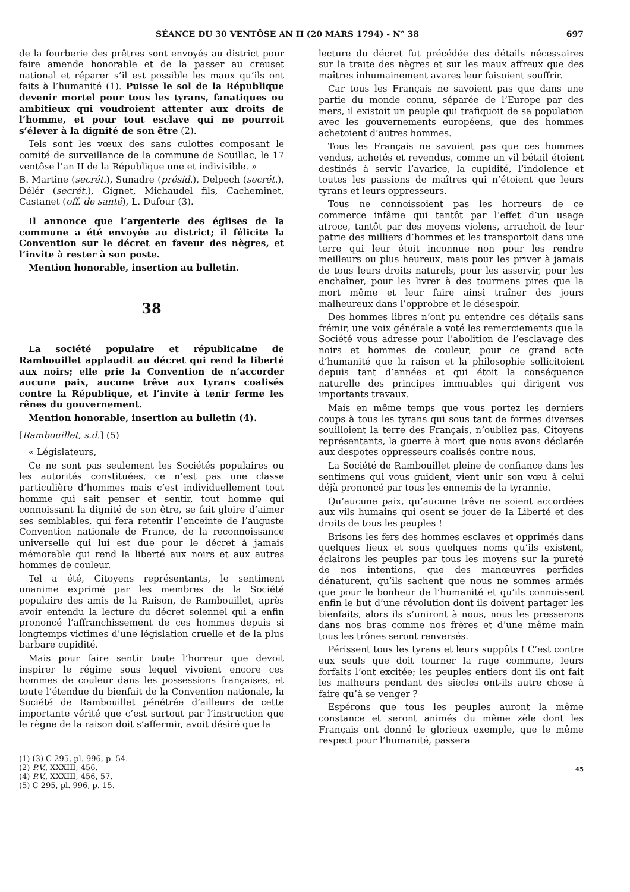SÉANCE DU 30 VENTÔSE AN II (20 MARS 1794) - N° 38 697
de la fourberie des prêtres sont envoyés au district pour faire amende honorable et de la passer au creuset national et réparer s’il est possible les maux qu’ils ont faits à l’humanité (1). Puisse le sol de la République devenir mortel pour tous les tyrans, fanatiques ou ambitieux qui voudroient attenter aux droits de l’homme, et pour tout esclave qui ne pourroit s’élever à la dignité de son être (2).
Tels sont les vœux des sans culottes composant le comité de surveillance de la commune de Souillac, le 17 ventôse l’an II de la République une et indivisible. »
B. Martine (secrét.), Sunadre (présid.), Delpech (secrét.), Délér (secrét.), Gignet, Michaudel fils, Cacheminet, Castanet (off. de santé), L. Dufour (3).
Il annonce que l’argenterie des églises de la commune a été envoyée au district; il félicite la Convention sur le décret en faveur des nègres, et l’invite à rester à son poste.
Mention honorable, insertion au bulletin.
38
La société populaire et républicaine de Rambouillet applaudit au décret qui rend la liberté aux noirs; elle prie la Convention de n’accorder aucune paix, aucune trêve aux tyrans coalisés contre la République, et l’invite à tenir ferme les rênes du gouvernement.
Mention honorable, insertion au bulletin (4).
[Rambouillet, s.d.] (5)
« Législateurs,
Ce ne sont pas seulement les Sociétés populaires ou les autorités constituées, ce n’est pas une classe particulière d’hommes mais c’est individuellement tout homme qui sait penser et sentir, tout homme qui connoissant la dignité de son être, se fait gloire d’aimer ses semblables, qui fera retentir l’enceinte de l’auguste Convention nationale de France, de la reconnoissance universelle qui lui est due pour le décret à jamais mémorable qui rend la liberté aux noirs et aux autres hommes de couleur.
Tel a été, Citoyens représentants, le sentiment unanime exprimé par les membres de la Société populaire des amis de la Raison, de Rambouillet, après avoir entendu la lecture du décret solennel qui a enfin prononcé l’affranchissement de ces hommes depuis si longtemps victimes d’une législation cruelle et de la plus barbare cupidité.
Mais pour faire sentir toute l’horreur que devoit inspirer le régime sous lequel vivoient encore ces hommes de couleur dans les possessions françaises, et toute l’étendue du bienfait de la Convention nationale, la Société de Rambouillet pénétrée d’ailleurs de cette importante vérité que c’est surtout par l’instruction que le règne de la raison doit s’affermir, avoit désiré que la
(1) (3) C 295, pl. 996, p. 54.
(2) P.V., XXXIII, 456.
(4) P.V., XXXIII, 456, 57.
(5) C 295, pl. 996, p. 15.
lecture du décret fut précédée des détails nécessaires sur la traite des nègres et sur les maux affreux que des maîtres inhumainement avares leur faisoient souffrir.
Car tous les Français ne savoient pas que dans une partie du monde connu, séparée de l’Europe par des mers, il existoit un peuple qui trafiquoit de sa population avec les gouvernements européens, que des hommes achetoient d’autres hommes.
Tous les Français ne savoient pas que ces hommes vendus, achetés et revendus, comme un vil bétail étoient destinés à servir l’avarice, la cupidité, l’indolence et toutes les passions de maîtres qui n’étoient que leurs tyrans et leurs oppresseurs.
Tous ne connoissoient pas les horreurs de ce commerce infâme qui tantôt par l’effet d’un usage atroce, tantôt par des moyens violens, arrachoit de leur patrie des milliers d’hommes et les transportoit dans une terre qui leur étoit inconnue non pour les rendre meilleurs ou plus heureux, mais pour les priver à jamais de tous leurs droits naturels, pour les asservir, pour les enchaîner, pour les livrer à des tourmens pires que la mort même et leur faire ainsi traîner des jours malheureux dans l’opprobre et le désespoir.
Des hommes libres n’ont pu entendre ces détails sans frémir, une voix générale a voté les remerciements que la Société vous adresse pour l’abolition de l’esclavage des noirs et hommes de couleur, pour ce grand acte d’humanité que la raison et la philosophie sollicitoient depuis tant d’années et qui étoit la conséquence naturelle des principes immuables qui dirigent vos importants travaux.
Mais en même temps que vous portez les derniers coups à tous les tyrans qui sous tant de formes diverses souilloient la terre des Français, n’oubliez pas, Citoyens représentants, la guerre à mort que nous avons déclarée aux despotes oppresseurs coalisés contre nous.
La Société de Rambouillet pleine de confiance dans les sentimens qui vous guident, vient unir son vœu à celui déjà prononcé par tous les ennemis de la tyrannie.
Qu’aucune paix, qu’aucune trêve ne soient accordées aux vils humains qui osent se jouer de la Liberté et des droits de tous les peuples !
Brisons les fers des hommes esclaves et opprimés dans quelques lieux et sous quelques noms qu’ils existent, éclairons les peuples par tous les moyens sur la pureté de nos intentions, que des manœuvres perfides dénaturent, qu’ils sachent que nous ne sommes armés que pour le bonheur de l’humanité et qu’ils connoissent enfin le but d’une révolution dont ils doivent partager les bienfaits, alors ils s’uniront à nous, nous les presserons dans nos bras comme nos frères et d’une même main tous les trônes seront renversés.
Périssent tous les tyrans et leurs suppôts ! C’est contre eux seuls que doit tourner la rage commune, leurs forfaits l’ont excitée; les peuples entiers dont ils ont fait les malheurs pendant des siècles ont-ils autre chose à faire qu’à se venger ?
Espérons que tous les peuples auront la même constance et seront animés du même zèle dont les Français ont donné le glorieux exemple, que le même respect pour l’humanité, passera
45